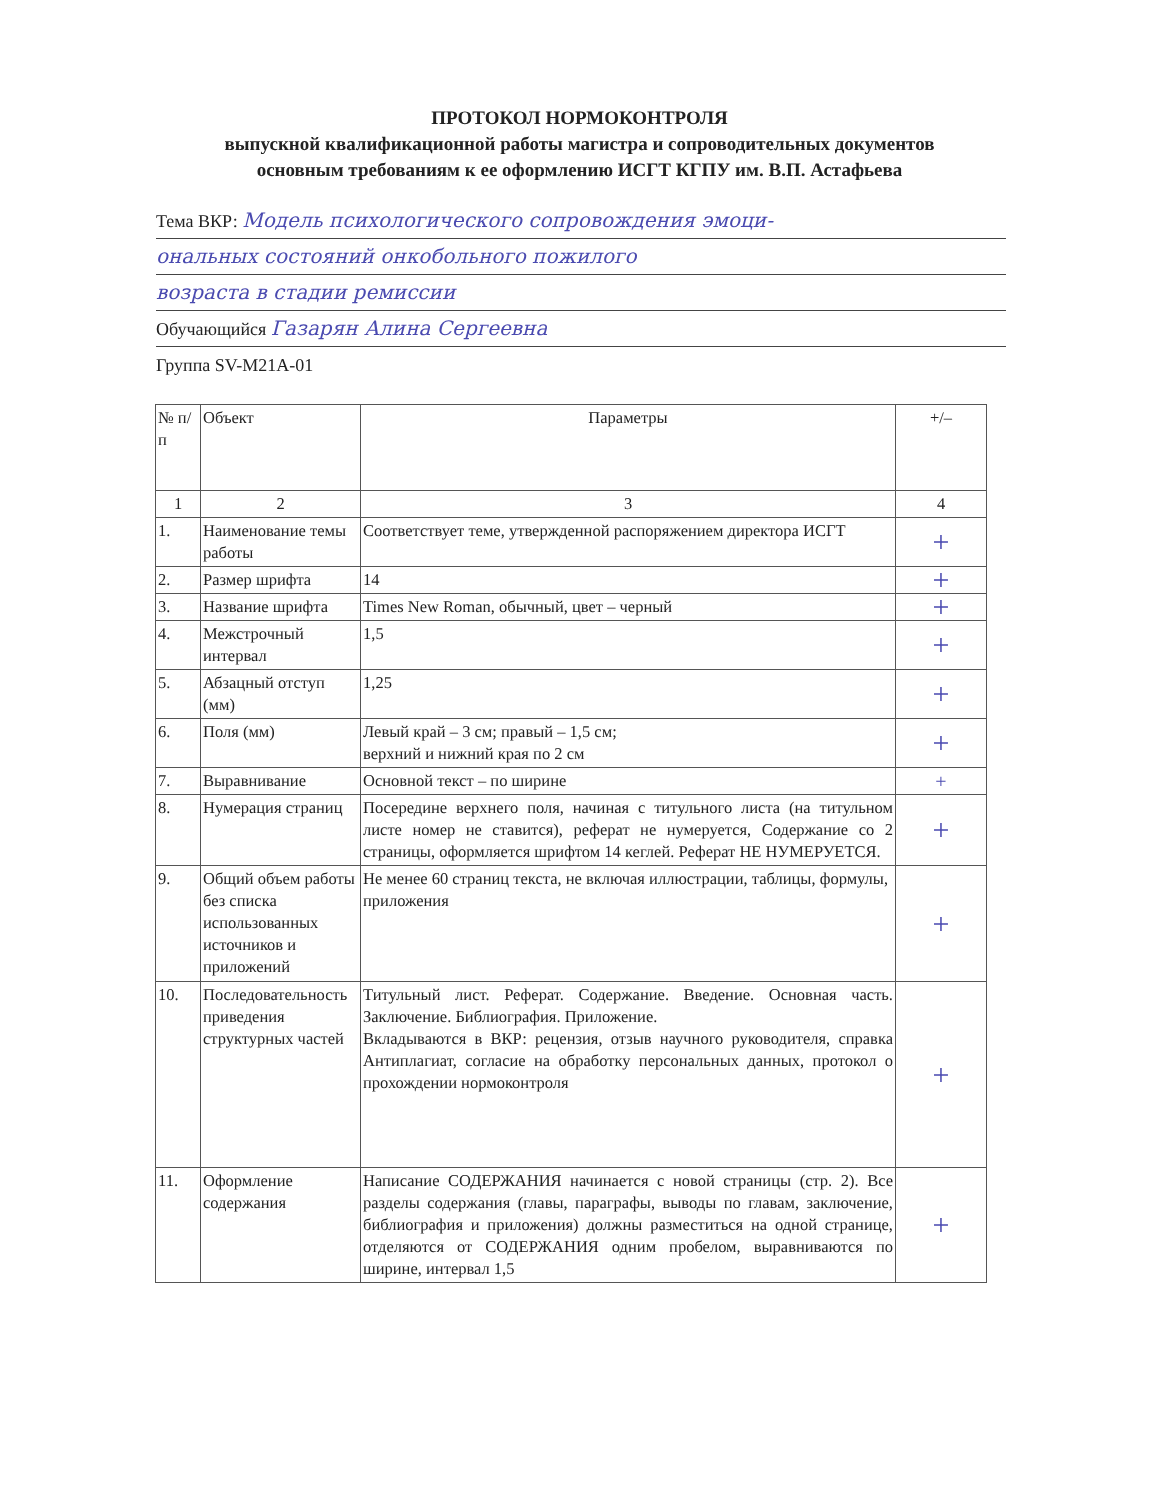ПРОТОКОЛ НОРМОКОНТРОЛЯ
выпускной квалификационной работы магистра и сопроводительных документов
основным требованиям к ее оформлению ИСГТ КГПУ им. В.П. Астафьева
Тема ВКР: Модель психологического сопровождения эмоци-
ональных состояний онкобольного пожилого
возраста в стадии ремиссии
Обучающийся Газарян Алина Сергеевна
Группа SV-M21A-01
| № п/п | Объект | Параметры | +/– |
| --- | --- | --- | --- |
| 1 | 2 | 3 | 4 |
| 1. | Наименование темы работы | Соответствует теме, утвержденной распоряжением директора ИСГТ | + |
| 2. | Размер шрифта | 14 | + |
| 3. | Название шрифта | Times New Roman, обычный, цвет – черный | + |
| 4. | Межстрочный интервал | 1,5 | + |
| 5. | Абзацный отступ (мм) | 1,25 | + |
| 6. | Поля (мм) | Левый край – 3 см; правый – 1,5 см; верхний и нижний края по 2 см | + |
| 7. | Выравнивание | Основной текст – по ширине | + |
| 8. | Нумерация страниц | Посередине верхнего поля, начиная с титульного листа (на титульном листе номер не ставится), реферат не нумеруется, Содержание со 2 страницы, оформляется шрифтом 14 кеглей. Реферат НЕ НУМЕРУЕТСЯ. | + |
| 9. | Общий объем работы без списка использованных источников и приложений | Не менее 60 страниц текста, не включая иллюстрации, таблицы, формулы, приложения | + |
| 10. | Последовательность приведения структурных частей | Титульный лист. Реферат. Содержание. Введение. Основная часть. Заключение. Библиография. Приложение. Вкладываются в ВКР: рецензия, отзыв научного руководителя, справка Антиплагиат, согласие на обработку персональных данных, протокол о прохождении нормоконтроля | + |
| 11. | Оформление содержания | Написание СОДЕРЖАНИЯ начинается с новой страницы (стр. 2). Все разделы содержания (главы, параграфы, выводы по главам, заключение, библиография и приложения) должны разместиться на одной странице, отделяются от СОДЕРЖАНИЯ одним пробелом, выравниваются по ширине, интервал 1,5 | + |